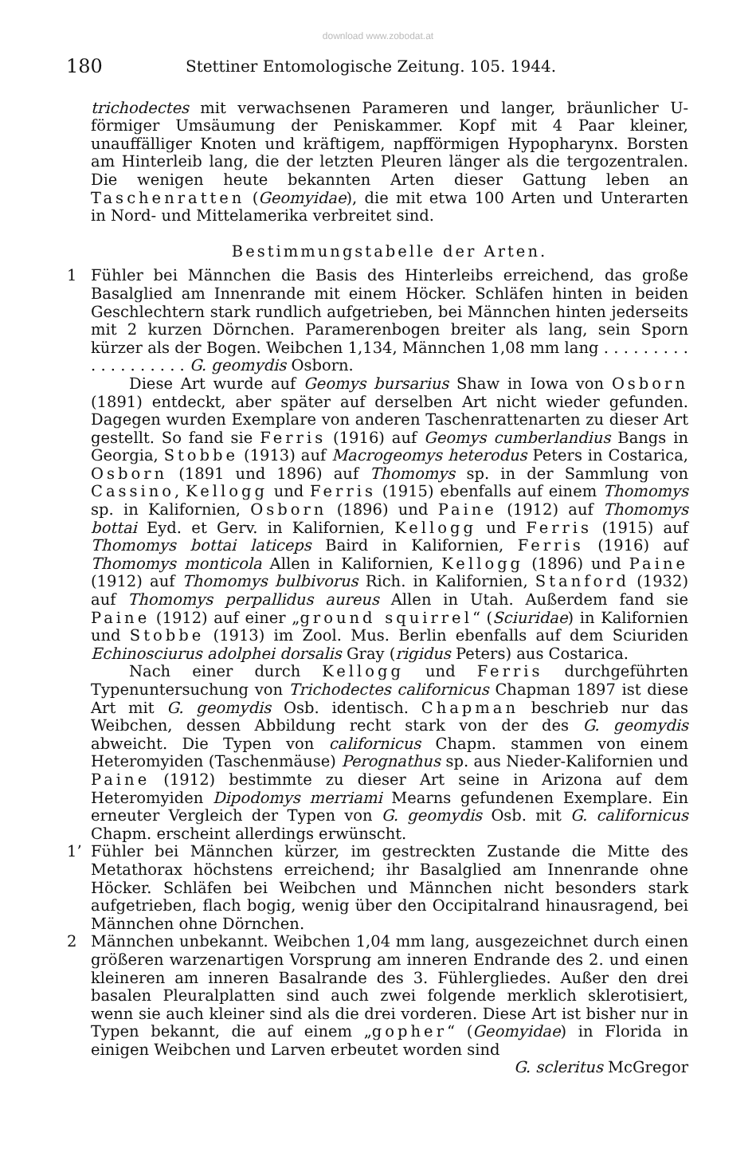download www.zobodat.at
180 Stettiner Entomologische Zeitung. 105. 1944.
trichodectes mit verwachsenen Parameren und langer, bräunlicher U-förmiger Umsäumung der Peniskammer. Kopf mit 4 Paar kleiner, unauffälliger Knoten und kräftigem, napfförmigen Hypopharynx. Borsten am Hinterleib lang, die der letzten Pleuren länger als die tergozentralen. Die wenigen heute bekannten Arten dieser Gattung leben an Taschenratten (Geomyidae), die mit etwa 100 Arten und Unterarten in Nord- und Mittelamerika verbreitet sind.
Bestimmungstabelle der Arten.
1 Fühler bei Männchen die Basis des Hinterleibs erreichend, das große Basalglied am Innenrande mit einem Höcker. Schläfen hinten in beiden Geschlechtern stark rundlich aufgetrieben, bei Männchen hinten jederseits mit 2 kurzen Dörnchen. Paramerenbogen breiter als lang, sein Sporn kürzer als der Bogen. Weibchen 1,134, Männchen 1,08 mm lang . . . . . . . . . . . . . . . . . . . G. geomydis Osborn.
Diese Art wurde auf Geomys bursarius Shaw in Iowa von Osborn (1891) entdeckt, aber später auf derselben Art nicht wieder gefunden. Dagegen wurden Exemplare von anderen Taschenrattenarten zu dieser Art gestellt. So fand sie Ferris (1916) auf Geomys cumberlandius Bangs in Georgia, Stobbe (1913) auf Macrogeomys heterodus Peters in Costarica, Osborn (1891 und 1896) auf Thomomys sp. in der Sammlung von Cassino, Kellogg und Ferris (1915) ebenfalls auf einem Thomomys sp. in Kalifornien, Osborn (1896) und Paine (1912) auf Thomomys bottai Eyd. et Gerv. in Kalifornien, Kellogg und Ferris (1915) auf Thomomys bottai laticeps Baird in Kalifornien, Ferris (1916) auf Thomomys monticola Allen in Kalifornien, Kellogg (1896) und Paine (1912) auf Thomomys bulbivorus Rich. in Kalifornien, Stanford (1932) auf Thomomys perpallidus aureus Allen in Utah. Außerdem fand sie Paine (1912) auf einer „ground squirrel“ (Sciuridae) in Kalifornien und Stobbe (1913) im Zool. Mus. Berlin ebenfalls auf dem Sciuriden Echinosciurus adolphei dorsalis Gray (rigidus Peters) aus Costarica.
Nach einer durch Kellogg und Ferris durchgeführten Typenuntersuchung von Trichodectes californicus Chapman 1897 ist diese Art mit G. geomydis Osb. identisch. Chapman beschrieb nur das Weibchen, dessen Abbildung recht stark von der des G. geomydis abweicht. Die Typen von californicus Chapm. stammen von einem Heteromyiden (Taschenmäuse) Perognathus sp. aus Nieder-Kalifornien und Paine (1912) bestimmte zu dieser Art seine in Arizona auf dem Heteromyiden Dipodomys merriami Mearns gefundenen Exemplare. Ein erneuter Vergleich der Typen von G. geomydis Osb. mit G. californicus Chapm. erscheint allerdings erwünscht.
1’ Fühler bei Männchen kürzer, im gestreckten Zustande die Mitte des Metathorax höchstens erreichend; ihr Basalglied am Innenrande ohne Höcker. Schläfen bei Weibchen und Männchen nicht besonders stark aufgetrieben, flach bogig, wenig über den Occipitalrand hinausragend, bei Männchen ohne Dörnchen.
2 Männchen unbekannt. Weibchen 1,04 mm lang, ausgezeichnet durch einen größeren warzenartigen Vorsprung am inneren Endrande des 2. und einen kleineren am inneren Basalrande des 3. Fühlergliedes. Außer den drei basalen Pleuralplatten sind auch zwei folgende merklich sklerotisiert, wenn sie auch kleiner sind als die drei vorderen. Diese Art ist bisher nur in Typen bekannt, die auf einem „gopher“ (Geomyidae) in Florida in einigen Weibchen und Larven erbeutet worden sind
G. scleritus McGregor